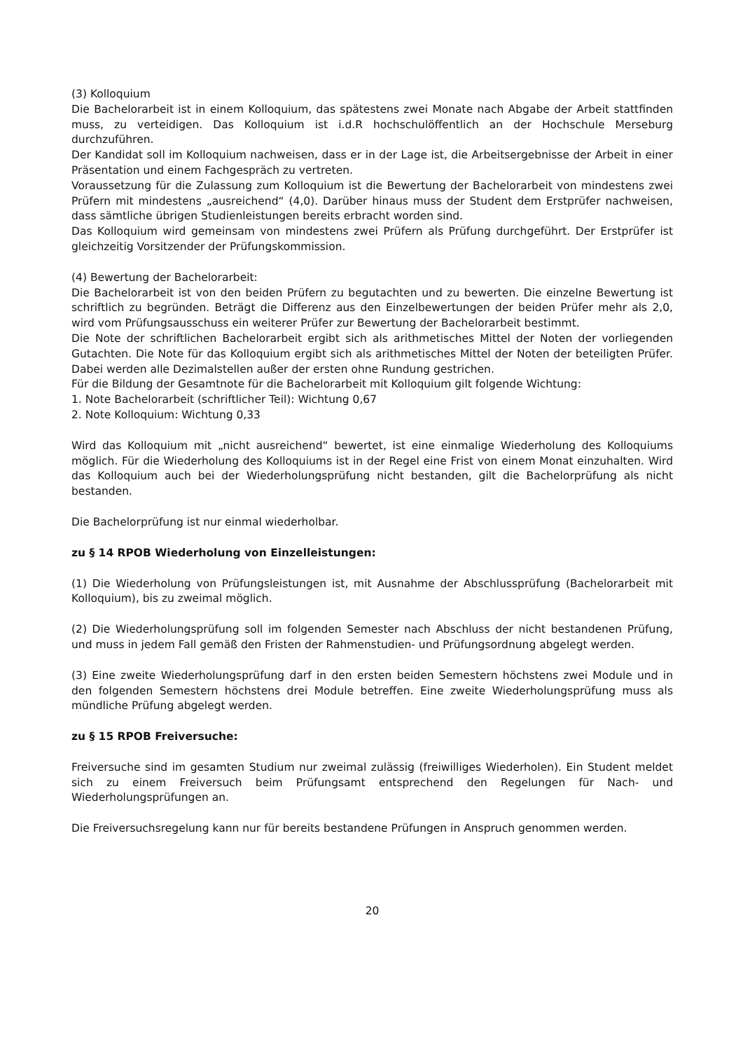(3) Kolloquium
Die Bachelorarbeit ist in einem Kolloquium, das spätestens zwei Monate nach Abgabe der Arbeit stattfinden muss, zu verteidigen. Das Kolloquium ist i.d.R hochschulöffentlich an der Hochschule Merseburg durchzuführen.
Der Kandidat soll im Kolloquium nachweisen, dass er in der Lage ist, die Arbeitsergebnisse der Arbeit in einer Präsentation und einem Fachgespräch zu vertreten.
Voraussetzung für die Zulassung zum Kolloquium ist die Bewertung der Bachelorarbeit von mindestens zwei Prüfern mit mindestens „ausreichend“ (4,0). Darüber hinaus muss der Student dem Erstprüfer nachweisen, dass sämtliche übrigen Studienleistungen bereits erbracht worden sind.
Das Kolloquium wird gemeinsam von mindestens zwei Prüfern als Prüfung durchgeführt. Der Erstprüfer ist gleichzeitig Vorsitzender der Prüfungskommission.
(4) Bewertung der Bachelorarbeit:
Die Bachelorarbeit ist von den beiden Prüfern zu begutachten und zu bewerten. Die einzelne Bewertung ist schriftlich zu begründen. Beträgt die Differenz aus den Einzelbewertungen der beiden Prüfer mehr als 2,0, wird vom Prüfungsausschuss ein weiterer Prüfer zur Bewertung der Bachelorarbeit bestimmt.
Die Note der schriftlichen Bachelorarbeit ergibt sich als arithmetisches Mittel der Noten der vorliegenden Gutachten. Die Note für das Kolloquium ergibt sich als arithmetisches Mittel der Noten der beteiligten Prüfer. Dabei werden alle Dezimalstellen außer der ersten ohne Rundung gestrichen.
Für die Bildung der Gesamtnote für die Bachelorarbeit mit Kolloquium gilt folgende Wichtung:
1. Note Bachelorarbeit (schriftlicher Teil): Wichtung 0,67
2. Note Kolloquium: Wichtung 0,33
Wird das Kolloquium mit „nicht ausreichend“ bewertet, ist eine einmalige Wiederholung des Kolloquiums möglich. Für die Wiederholung des Kolloquiums ist in der Regel eine Frist von einem Monat einzuhalten. Wird das Kolloquium auch bei der Wiederholungsprüfung nicht bestanden, gilt die Bachelorprüfung als nicht bestanden.
Die Bachelorprüfung ist nur einmal wiederholbar.
zu § 14 RPOB Wiederholung von Einzelleistungen:
(1) Die Wiederholung von Prüfungsleistungen ist, mit Ausnahme der Abschlussprüfung (Bachelorarbeit mit Kolloquium), bis zu zweimal möglich.
(2) Die Wiederholungsprüfung soll im folgenden Semester nach Abschluss der nicht bestandenen Prüfung, und muss in jedem Fall gemäß den Fristen der Rahmenstudien- und Prüfungsordnung abgelegt werden.
(3) Eine zweite Wiederholungsprüfung darf in den ersten beiden Semestern höchstens zwei Module und in den folgenden Semestern höchstens drei Module betreffen. Eine zweite Wiederholungsprüfung muss als mündliche Prüfung abgelegt werden.
zu § 15 RPOB Freiversuche:
Freiversuche sind im gesamten Studium nur zweimal zulässig (freiwilliges Wiederholen). Ein Student meldet sich zu einem Freiversuch beim Prüfungsamt entsprechend den Regelungen für Nach- und Wiederholungsprüfungen an.
Die Freiversuchsregelung kann nur für bereits bestandene Prüfungen in Anspruch genommen werden.
20